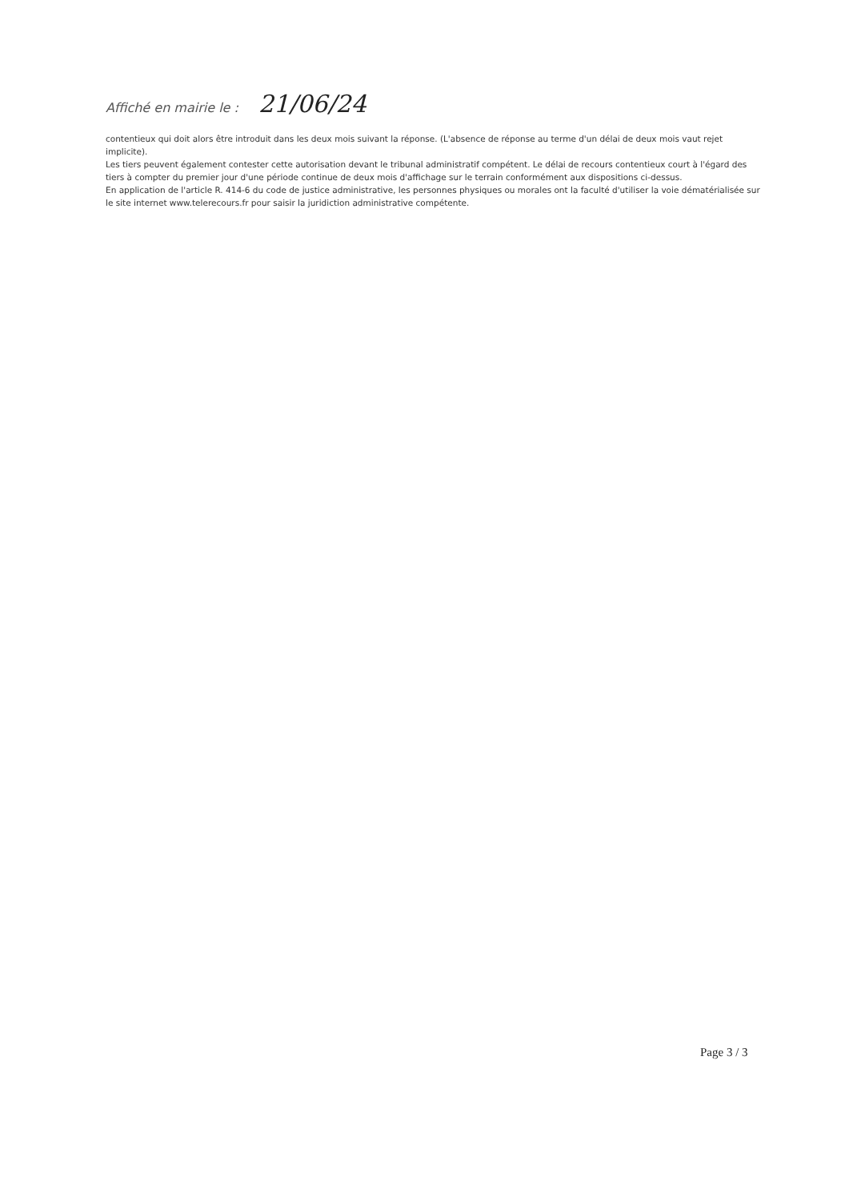Affiché en mairie le : 21/06/24
contentieux qui doit alors être introduit dans les deux mois suivant la réponse. (L'absence de réponse au terme d'un délai de deux mois vaut rejet implicite).
Les tiers peuvent également contester cette autorisation devant le tribunal administratif compétent. Le délai de recours contentieux court à l'égard des tiers à compter du premier jour d'une période continue de deux mois d'affichage sur le terrain conformément aux dispositions ci-dessus.
En application de l'article R. 414-6 du code de justice administrative, les personnes physiques ou morales ont la faculté d'utiliser la voie dématérialisée sur le site internet www.telerecours.fr pour saisir la juridiction administrative compétente.
Page 3 / 3